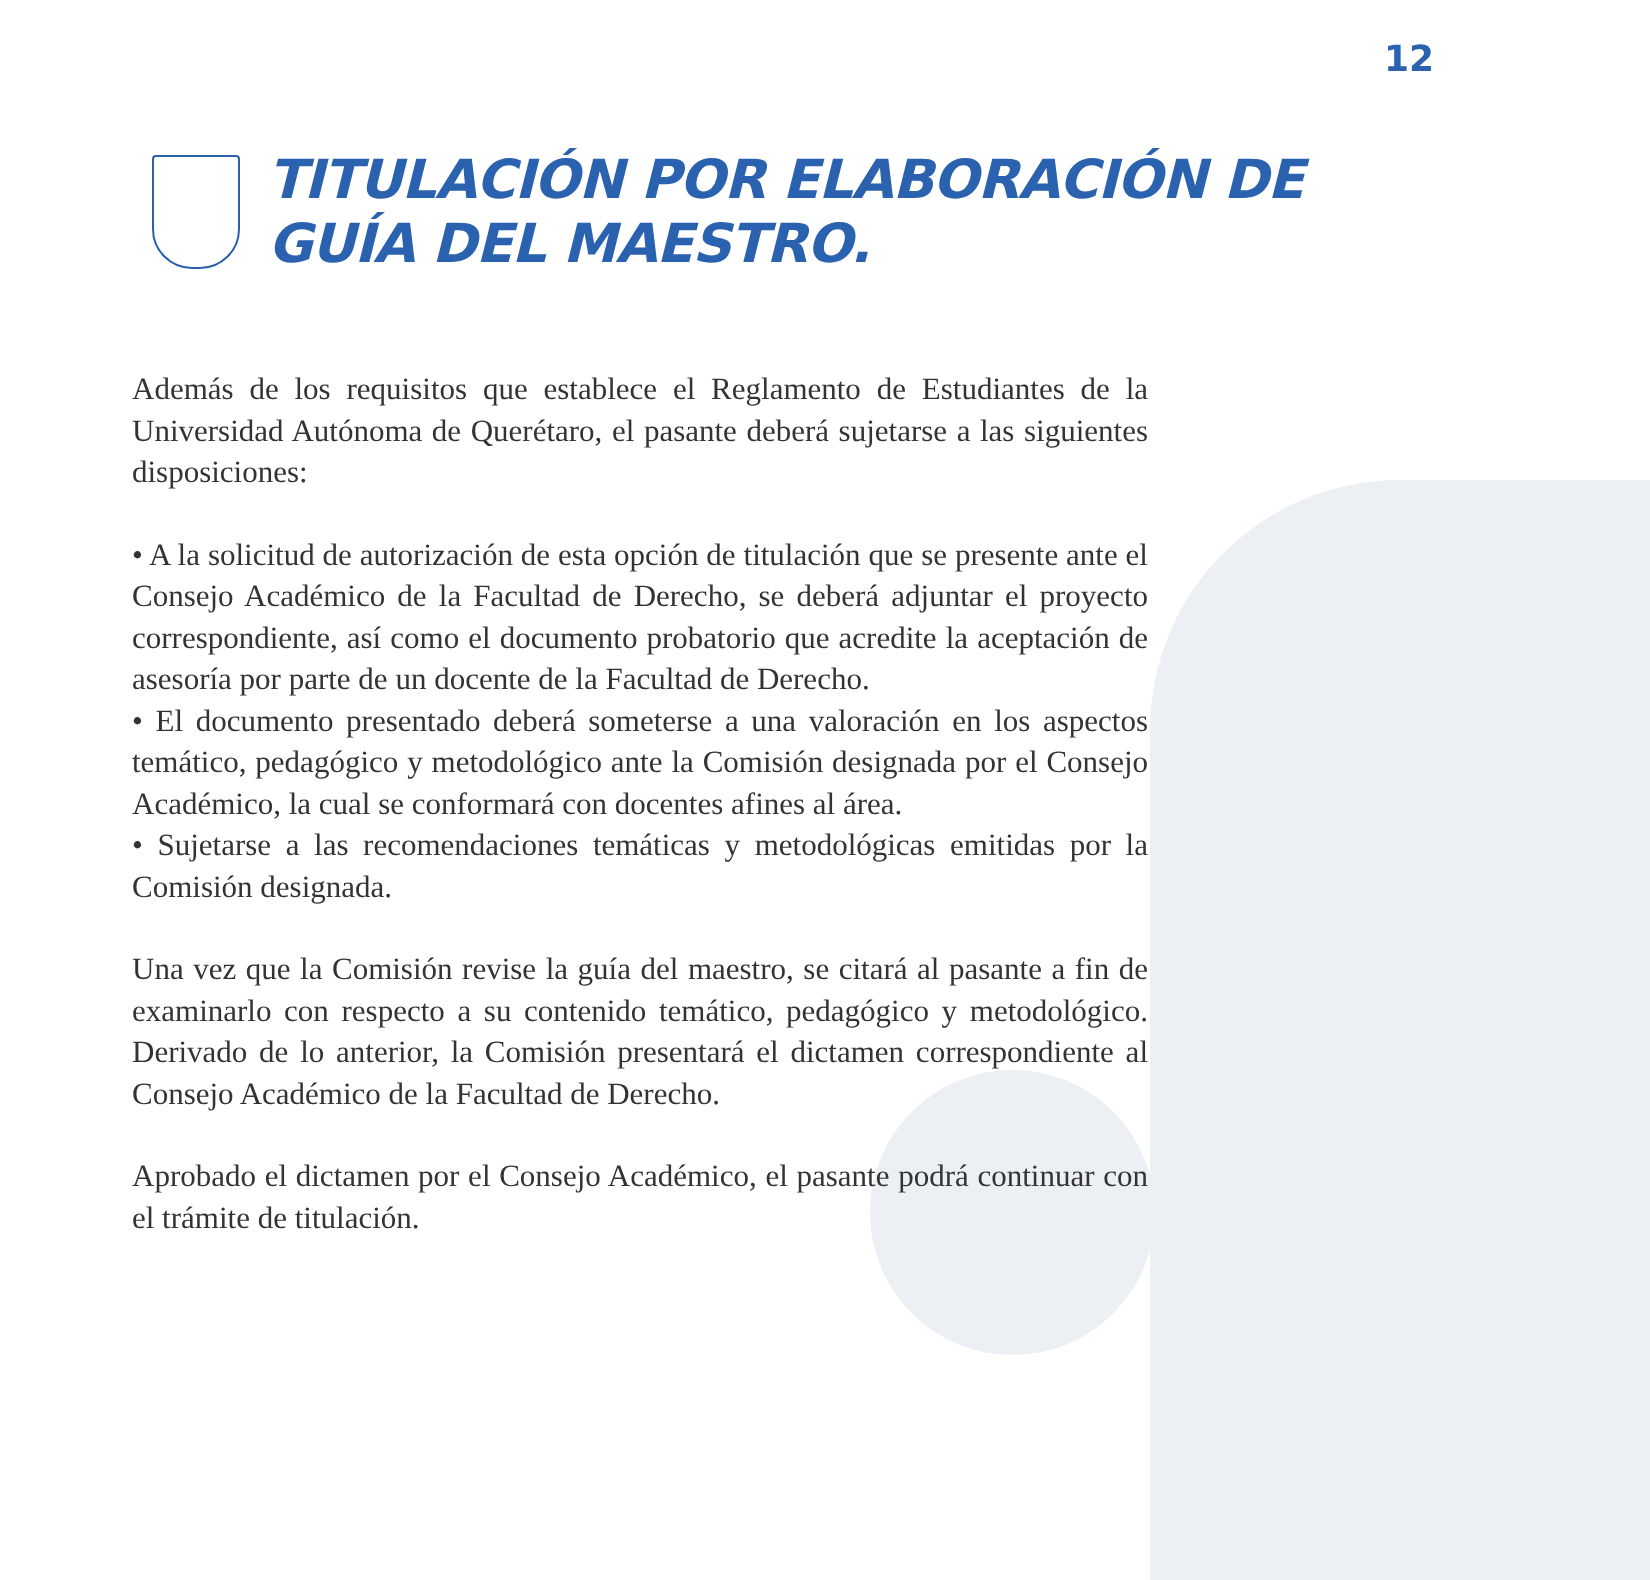12
TITULACIÓN POR ELABORACIÓN DE
GUÍA DEL MAESTRO.
Además de los requisitos que establece el Reglamento de Estudiantes de la Universidad Autónoma de Querétaro, el pasante deberá sujetarse a las siguientes disposiciones:
• A la solicitud de autorización de esta opción de titulación que se presente ante el Consejo Académico de la Facultad de Derecho, se deberá adjuntar el proyecto correspondiente, así como el documento probatorio que acredite la aceptación de asesoría por parte de un docente de la Facultad de Derecho.
• El documento presentado deberá someterse a una valoración en los aspectos temático, pedagógico y metodológico ante la Comisión designada por el Consejo Académico, la cual se conformará con docentes afines al área.
• Sujetarse a las recomendaciones temáticas y metodológicas emitidas por la Comisión designada.
Una vez que la Comisión revise la guía del maestro, se citará al pasante a fin de examinarlo con respecto a su contenido temático, pedagógico y metodológico. Derivado de lo anterior, la Comisión presentará el dictamen correspondiente al Consejo Académico de la Facultad de Derecho.
Aprobado el dictamen por el Consejo Académico, el pasante podrá continuar con el trámite de titulación.